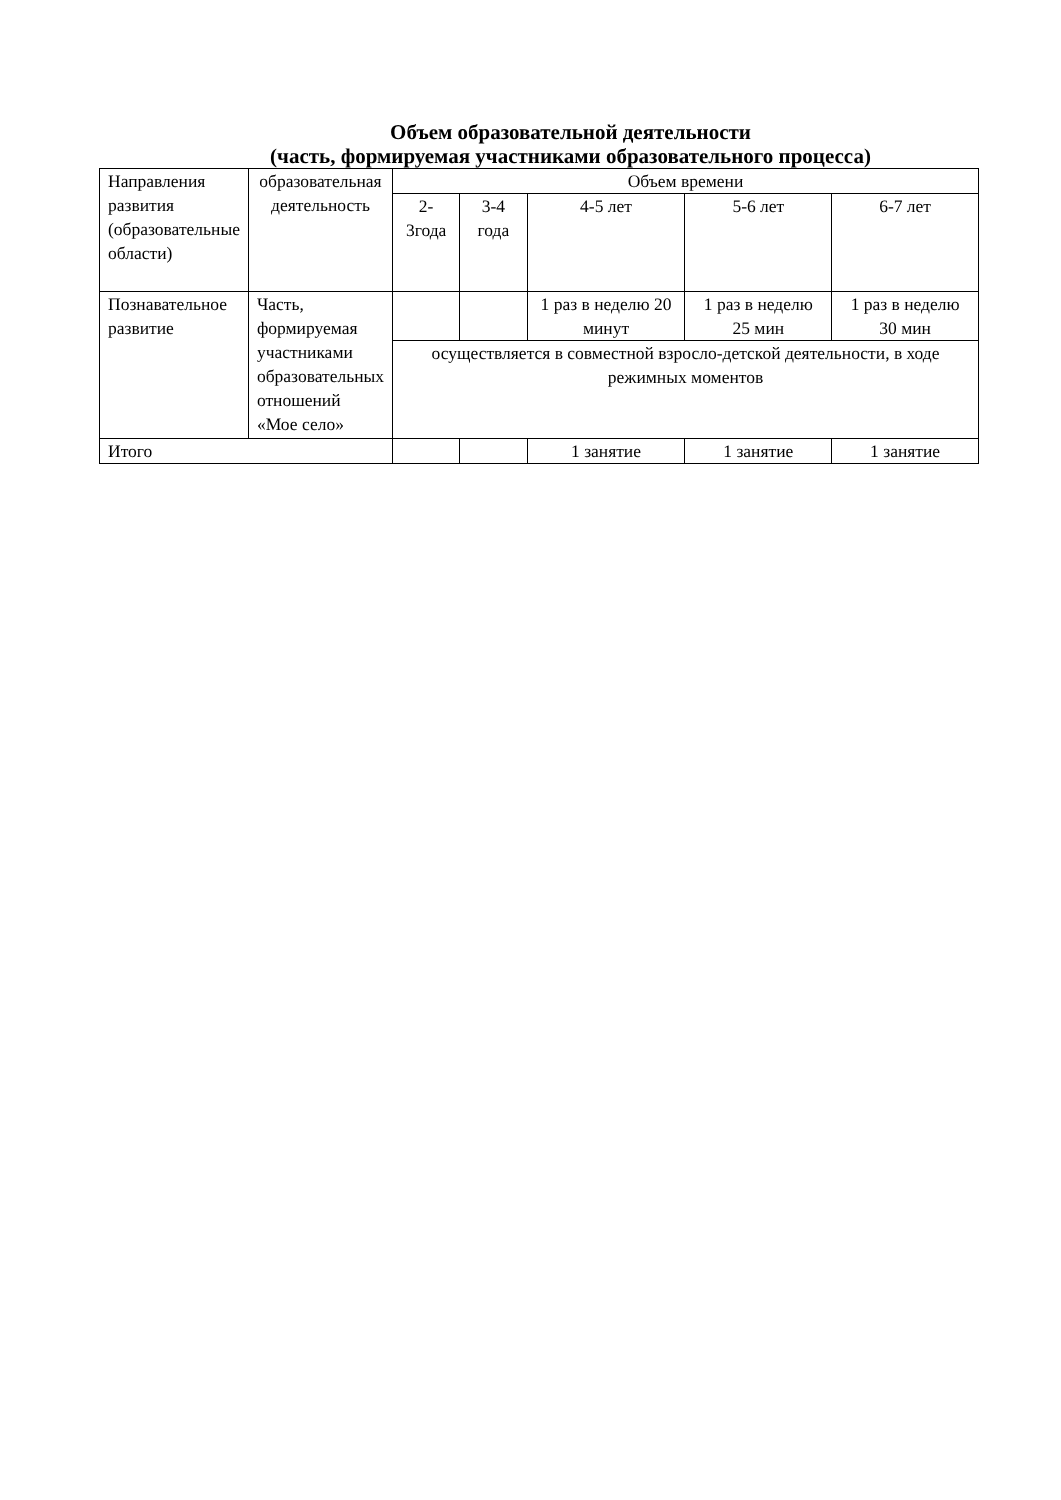Объем образовательной деятельности
(часть, формируемая участниками образовательного процесса)
| Направления развития (образовательные области) | образовательная деятельность | Объем времени | | | | |
| | | 2-3года | 3-4 года | 4-5 лет | 5-6 лет | 6-7 лет |
| Познавательное развитие | Часть, формируемая участниками образовательных отношений «Мое село» | | | 1 раз в неделю 20 минут | 1 раз в неделю 25 мин | 1 раз в неделю 30 мин |
| | | осуществляется в совместной взросло-детской деятельности, в ходе режимных моментов | | | | |
| Итого | | | | 1 занятие | 1 занятие | 1 занятие |